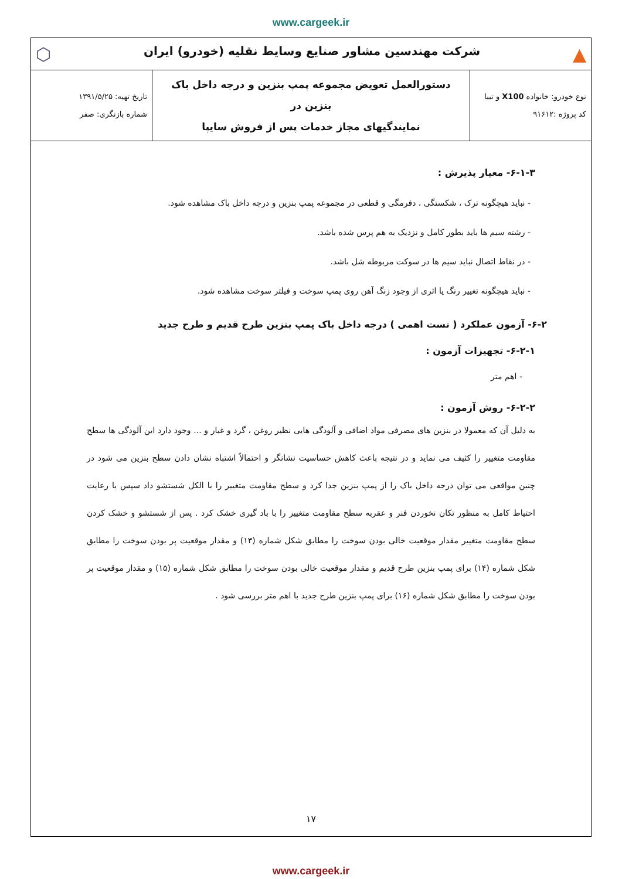www.cargeek.ir
| ▲ ⬡ شرکت مهندسین مشاور صنایع وسایط نقلیه (خودرو) ایران | | |
| نوع خودرو: خانواده X100 و تیبا کد پروژه :۹۱۶۱۲ | دستورالعمل تعویض مجموعه پمپ بنزین و درجه داخل باک بنزین در نمایندگیهای مجاز خدمات پس از فروش سایپا | تاریخ تهیه: ۱۳۹۱/۵/۲۵ شماره بازنگری: صفر |
۶-۱-۳- معیار پذیرش :
- نباید هیچگونه ترک ، شکستگی ، دفرمگی و قطعی در مجموعه پمپ بنزین و درجه داخل باک مشاهده شود.
- رشته سیم ها باید بطور کامل و نزدیک به هم پرس شده باشد.
- در نقاط اتصال نباید سیم ها در سوکت مربوطه شل باشد.
- نباید هیچگونه تغییر رنگ یا اثری از وجود زنگ آهن روی پمپ سوخت و فیلتر سوخت مشاهده شود.
۶-۲- آزمون عملکرد ( تست اهمی ) درجه داخل باک پمپ بنزین طرح قدیم و طرح جدید
۶-۲-۱- تجهیزات آزمون :
- اهم متر
۶-۲-۲- روش آزمون :
به دلیل آن که معمولا در بنزین های مصرفی مواد اضافی و آلودگی هایی نظیر روغن ، گرد و غبار و ... وجود دارد این آلودگی ها سطح مقاومت متغییر را کثیف می نماید و در نتیجه باعث کاهش حساسیت نشانگر و احتمالاً اشتباه نشان دادن سطح بنزین می شود در چنین مواقعی می توان درجه داخل باک را از پمپ بنزین جدا کرد و سطح مقاومت متغییر را با الکل شستشو داد سپس با رعایت احتیاط کامل به منظور تکان نخوردن فنر و عقربه سطح مقاومت متغییر را با باد گیری خشک کرد . پس از شستشو و خشک کردن سطح مقاومت متغییر مقدار موقعیت خالی بودن سوخت را مطابق شکل شماره (۱۳) و مقدار موقعیت پر بودن سوخت را مطابق شکل شماره (۱۴) برای پمپ بنزین طرح قدیم و مقدار موقعیت خالی بودن سوخت را مطابق شکل شماره (۱۵) و مقدار موقعیت پر بودن سوخت را مطابق شکل شماره (۱۶) برای پمپ بنزین طرح جدید با اهم متر بررسی شود .
۱۷
www.cargeek.ir